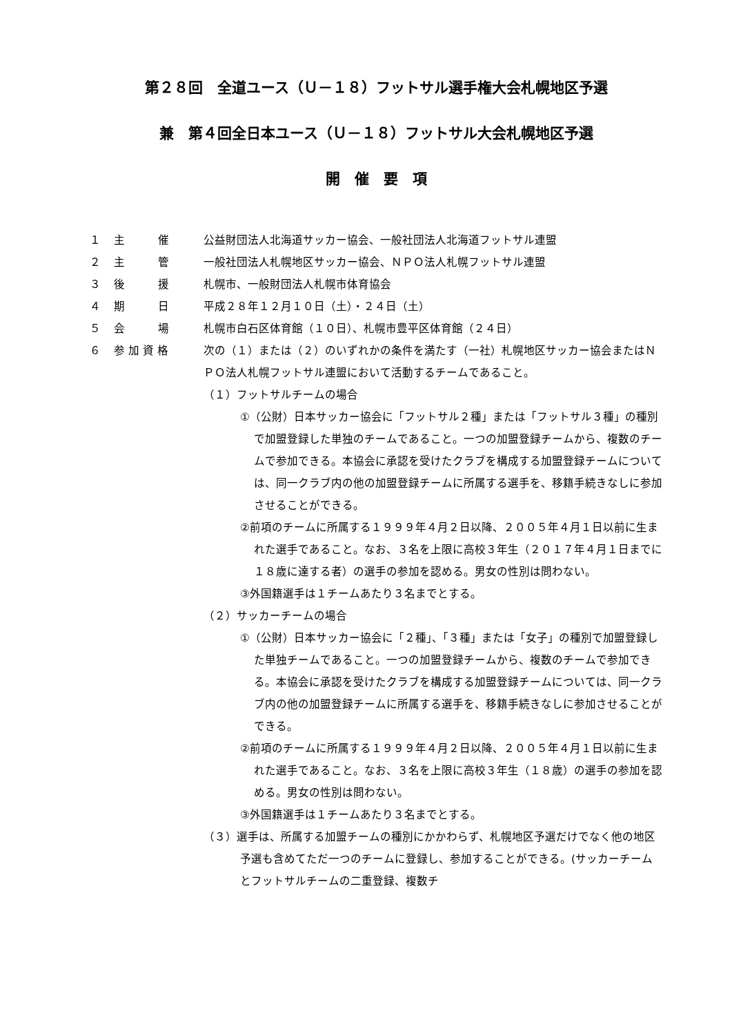第２８回　全道ユース（Ｕ－１８）フットサル選手権大会札幌地区予選
兼　第４回全日本ユース（Ｕ－１８）フットサル大会札幌地区予選
開　催　要　項
１ 主　　　催 公益財団法人北海道サッカー協会、一般社団法人北海道フットサル連盟
２ 主　　　管 一般社団法人札幌地区サッカー協会、ＮＰＯ法人札幌フットサル連盟
３ 後　　　援 札幌市、一般財団法人札幌市体育協会
４ 期　　　日 平成２８年１２月１０日（土）・２４日（土）
５ 会　　　場 札幌市白石区体育館（１０日）、札幌市豊平区体育館（２４日）
６ 参 加 資 格 次の（１）または（２）のいずれかの条件を満たす（一社）札幌地区サッカー協会またはＮＰＯ法人札幌フットサル連盟において活動するチームであること。
（１）フットサルチームの場合
①（公財）日本サッカー協会に「フットサル２種」または「フットサル３種」の種別で加盟登録した単独のチームであること。一つの加盟登録チームから、複数のチームで参加できる。本協会に承認を受けたクラブを構成する加盟登録チームについては、同一クラブ内の他の加盟登録チームに所属する選手を、移籍手続きなしに参加させることができる。
②前項のチームに所属する１９９９年４月２日以降、２００５年４月１日以前に生まれた選手であること。なお、３名を上限に高校３年生（２０１７年４月１日までに１８歳に達する者）の選手の参加を認める。男女の性別は問わない。
③外国籍選手は１チームあたり３名までとする。
（２）サッカーチームの場合
①（公財）日本サッカー協会に「２種」、「３種」または「女子」の種別で加盟登録した単独チームであること。一つの加盟登録チームから、複数のチームで参加できる。本協会に承認を受けたクラブを構成する加盟登録チームについては、同一クラブ内の他の加盟登録チームに所属する選手を、移籍手続きなしに参加させることができる。
②前項のチームに所属する１９９９年４月２日以降、２００５年４月１日以前に生まれた選手であること。なお、３名を上限に高校３年生（１８歳）の選手の参加を認める。男女の性別は問わない。
③外国籍選手は１チームあたり３名までとする。
（３）選手は、所属する加盟チームの種別にかかわらず、札幌地区予選だけでなく他の地区予選も含めてただ一つのチームに登録し、参加することができる。(サッカーチームとフットサルチームの二重登録、複数チ